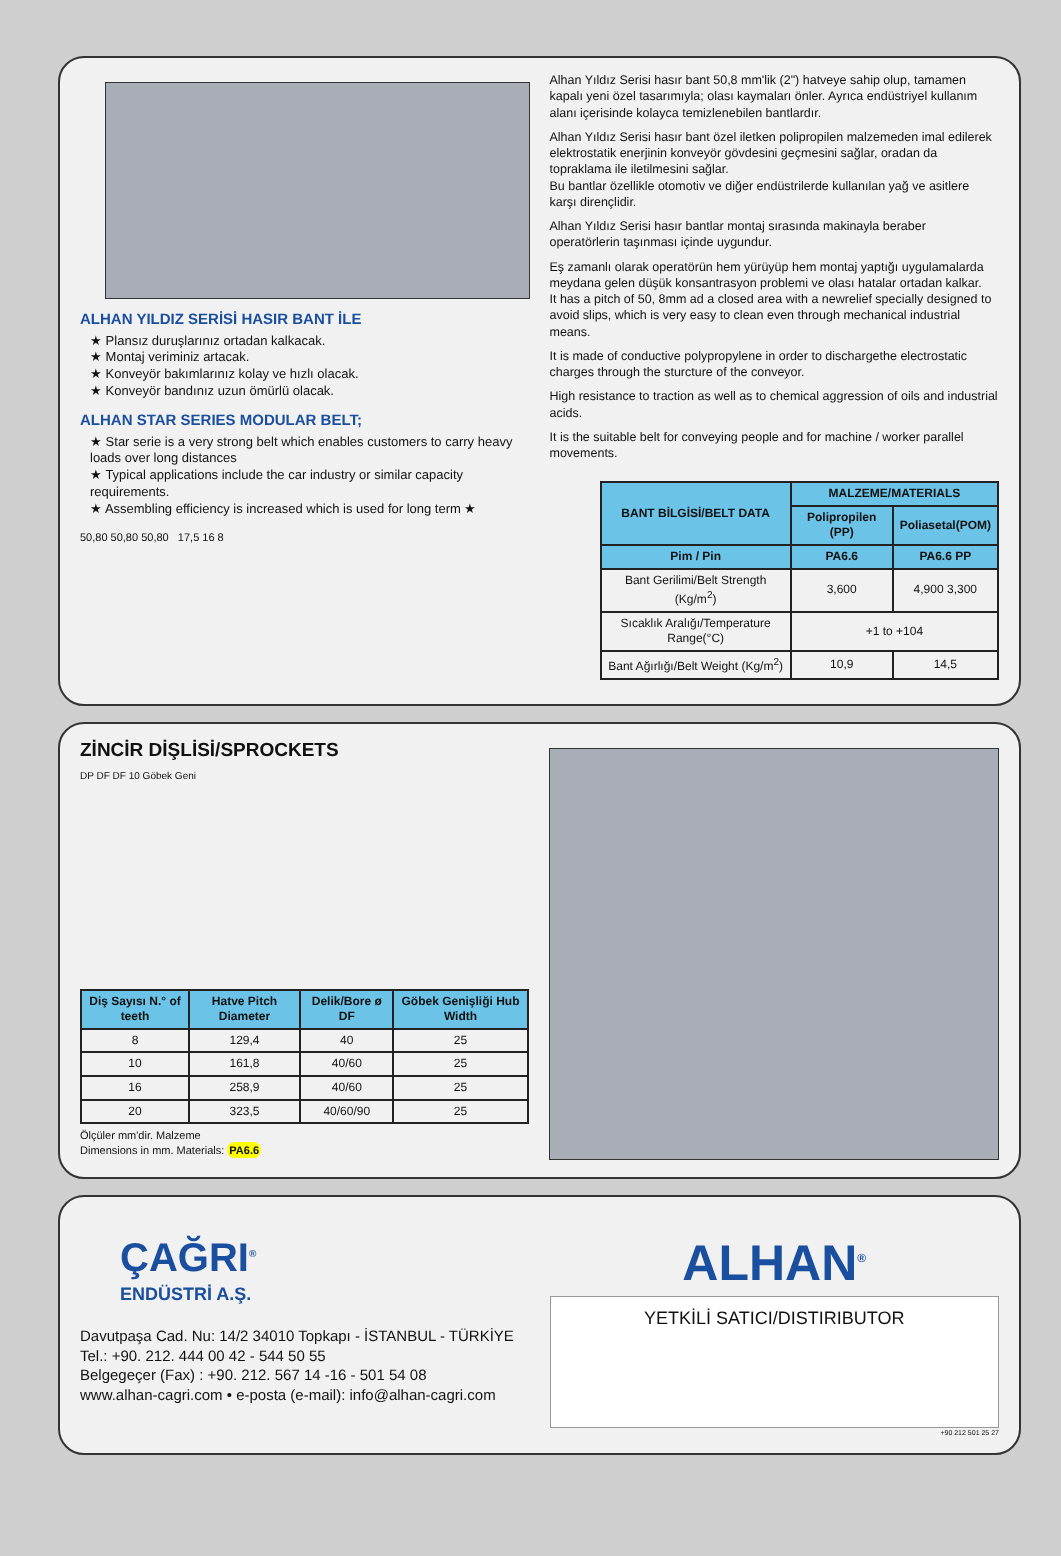ALHAN YILDIZ SERİSİ HASIR BANT İLE
★ Plansız duruşlarınız ortadan kalkacak.
★ Montaj veriminiz artacak.
★ Konveyör bakımlarınız kolay ve hızlı olacak.
★ Konveyör bandınız uzun ömürlü olacak.
ALHAN STAR SERIES MODULAR BELT;
★ Star serie is a very strong belt which enables customers to carry heavy loads over long distances
★ Typical applications include the car industry or similar capacity requirements.
★ Assembling efficiency is increased which is used for long term ★
50,80 50,80 50,80 17,5 16 8
Alhan Yıldız Serisi hasır bant 50,8 mm'lik (2") hatveye sahip olup, tamamen kapalı yeni özel tasarımıyla; olası kaymaları önler. Ayrıca endüstriyel kullanım alanı içerisinde kolayca temizlenebilen bantlardır.
Alhan Yıldız Serisi hasır bant özel iletken polipropilen malzemeden imal edilerek elektrostatik enerjinin konveyör gövdesini geçmesini sağlar, oradan da topraklama ile iletilmesini sağlar.
Bu bantlar özellikle otomotiv ve diğer endüstrilerde kullanılan yağ ve asitlere karşı dirençlidir.
Alhan Yıldız Serisi hasır bantlar montaj sırasında makinayla beraber operatörlerin taşınması içinde uygundur.
Eş zamanlı olarak operatörün hem yürüyüp hem montaj yaptığı uygulamalarda meydana gelen düşük konsantrasyon problemi ve olası hatalar ortadan kalkar.
It has a pitch of 50, 8mm ad a closed area with a newrelief specially designed to avoid slips, which is very easy to clean even through mechanical industrial means.
It is made of conductive polypropylene in order to dischargethe electrostatic charges through the sturcture of the conveyor.
High resistance to traction as well as to chemical aggression of oils and industrial acids.
It is the suitable belt for conveying people and for machine / worker parallel movements.
| BANT BİLGİSİ/BELT DATA | MALZEME/MATERIALS | |
| --- | --- | --- |
| | Polipropilen (PP) | Poliasetal(POM) |
| Pim / Pin | PA6.6 | PA6.6 PP |
| Bant Gerilimi/Belt Strength (Kg/m<sup>2</sup>) | 3,600 | 4,900 3,300 |
| Sıcaklık Aralığı/Temperature Range(°C) | +1 to +104 | |
| Bant Ağırlığı/Belt Weight (Kg/m<sup>2</sup>) | 10,9 | 14,5 |
ZİNCİR DİŞLİSİ/SPROCKETS
DP DF DF 10 Göbek Geni
| Diş Sayısı N.° of teeth | Hatve Pitch Diameter | Delik/Bore ø DF | Göbek Genişliği Hub Width |
| --- | --- | --- | --- |
| 8 | 129,4 | 40 | 25 |
| 10 | 161,8 | 40/60 | 25 |
| 16 | 258,9 | 40/60 | 25 |
| 20 | 323,5 | 40/60/90 | 25 |
Ölçüler mm'dir. Malzeme
Dimensions in mm. Materials: PA6.6
ÇAĞRI<sup>®</sup>
ENDÜSTRİ A.Ş.
Davutpaşa Cad. Nu: 14/2 34010 Topkapı - İSTANBUL - TÜRKİYE
Tel.: +90. 212. 444 00 42 - 544 50 55
Belgegeçer (Fax) : +90. 212. 567 14 -16 - 501 54 08
www.alhan-cagri.com • e-posta (e-mail): info@alhan-cagri.com
ALHAN<sup>®</sup>
YETKİLİ SATICI/DISTIRIBUTOR
+90 212 501 25 27